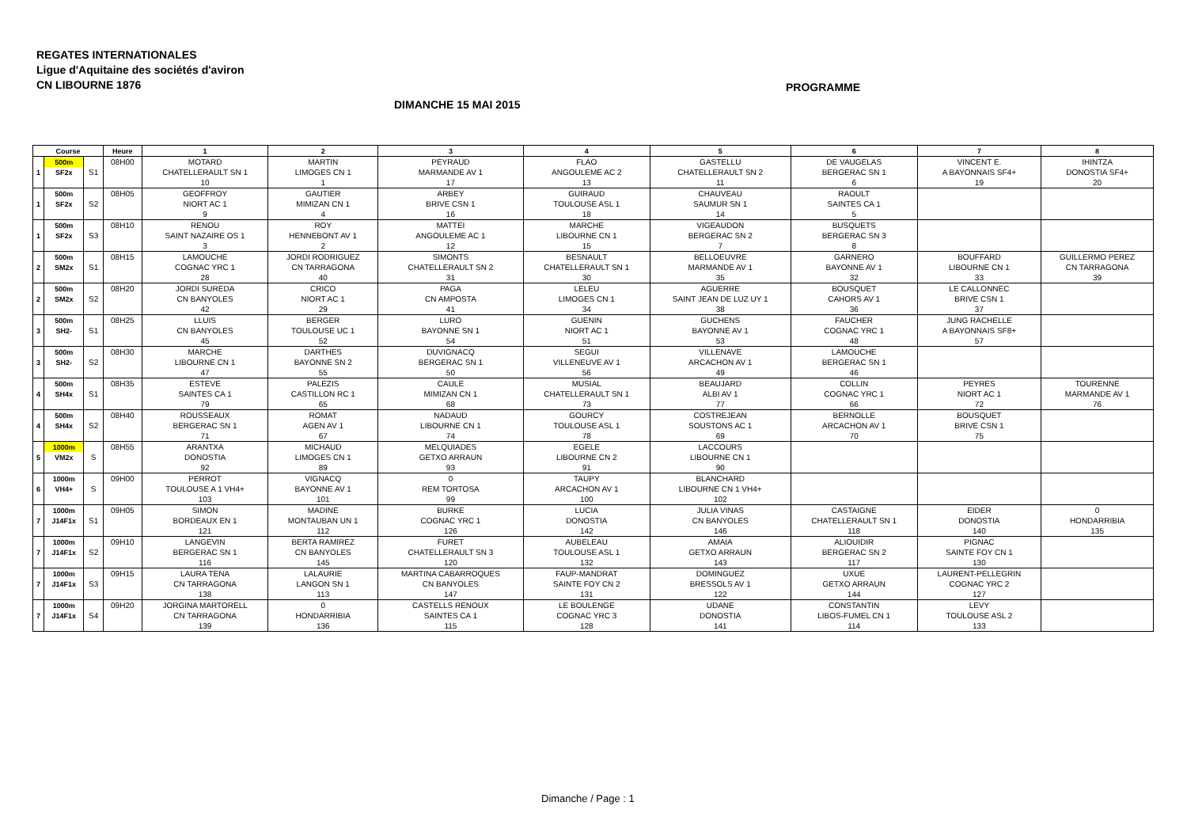REGATES INTERNATIONALES
Ligue d'Aquitaine des sociétés d'aviron
CN LIBOURNE 1876
PROGRAMME
DIMANCHE 15 MAI 2015
| Course | | | Heure | 1 | 2 | 3 | 4 | 5 | 6 | 7 | 8 |
| --- | --- | --- | --- | --- | --- | --- | --- | --- | --- | --- | --- |
| | 500m | | 08H00 | MOTARD | MARTIN | PEYRAUD | FLAO | GASTELLU | DE VAUGELAS | VINCENT E. | IHINTZA |
| 1 | SF2x | S1 | | CHATELLERAULT SN 1 | LIMOGES CN 1 | MARMANDE AV 1 | ANGOULEME AC 2 | CHATELLERAULT SN 2 | BERGERAC SN 1 | A BAYONNAIS SF4+ | DONOSTIA SF4+ |
| | | | | 10 | 1 | 17 | 13 | 11 | 6 | 19 | 20 |
| | 500m | | 08H05 | GEOFFROY | GAUTIER | ARBEY | GUIRAUD | CHAUVEAU | RAOULT | | |
| 1 | SF2x | S2 | | NIORT AC 1 | MIMIZAN CN 1 | BRIVE CSN 1 | TOULOUSE ASL 1 | SAUMUR SN 1 | SAINTES CA 1 | | |
| | | | | 9 | 4 | 16 | 18 | 14 | 5 | | |
| | 500m | | 08H10 | RENOU | ROY | MATTEI | MARCHE | VIGEAUDON | BUSQUETS | | |
| 1 | SF2x | S3 | | SAINT NAZAIRE OS 1 | HENNEBONT AV 1 | ANGOULEME AC 1 | LIBOURNE CN 1 | BERGERAC SN 2 | BERGERAC SN 3 | | |
| | | | | 3 | 2 | 12 | 15 | 7 | 8 | | |
| | 500m | | 08H15 | LAMOUCHE | JORDI RODRIGUEZ | SIMONTS | BESNAULT | BELLOEUVRE | GARNERO | BOUFFARD | GUILLERMO PEREZ |
| 2 | SM2x | S1 | | COGNAC YRC 1 | CN TARRAGONA | CHATELLERAULT SN 2 | CHATELLERAULT SN 1 | MARMANDE AV 1 | BAYONNE AV 1 | LIBOURNE CN 1 | CN TARRAGONA |
| | | | | 28 | 40 | 31 | 30 | 35 | 32 | 33 | 39 |
| | 500m | | 08H20 | JORDI SUREDA | CRICO | PAGA | LELEU | AGUERRE | BOUSQUET | LE CALLONNEC | |
| 2 | SM2x | S2 | | CN BANYOLES | NIORT AC 1 | CN AMPOSTA | LIMOGES CN 1 | SAINT JEAN DE LUZ UY 1 | CAHORS AV 1 | BRIVE CSN 1 | |
| | | | | 42 | 29 | 41 | 34 | 38 | 36 | 37 | |
| | 500m | | 08H25 | LLUIS | BERGER | LURO | GUENIN | GUCHENS | FAUCHER | JUNG RACHELLE | |
| 3 | SH2- | S1 | | CN BANYOLES | TOULOUSE UC 1 | BAYONNE SN 1 | NIORT AC 1 | BAYONNE AV 1 | COGNAC YRC 1 | A BAYONNAIS SF8+ | |
| | | | | 45 | 52 | 54 | 51 | 53 | 48 | 57 | |
| | 500m | | 08H30 | MARCHE | DARTHES | DUVIGNACQ | SEGUI | VILLENAVE | LAMOUCHE | | |
| 3 | SH2- | S2 | | LIBOURNE CN 1 | BAYONNE SN 2 | BERGERAC SN 1 | VILLENEUVE AV 1 | ARCACHON AV 1 | BERGERAC SN 1 | | |
| | | | | 47 | 55 | 50 | 56 | 49 | 46 | | |
| | 500m | | 08H35 | ESTEVE | PALEZIS | CAULE | MUSIAL | BEAUJARD | COLLIN | PEYRES | TOURENNE |
| 4 | SH4x | S1 | | SAINTES CA 1 | CASTILLON RC 1 | MIMIZAN CN 1 | CHATELLERAULT SN 1 | ALBI AV 1 | COGNAC YRC 1 | NIORT AC 1 | MARMANDE AV 1 |
| | | | | 79 | 65 | 68 | 73 | 77 | 66 | 72 | 76 |
| | 500m | | 08H40 | ROUSSEAUX | ROMAT | NADAUD | GOURCY | COSTREJEAN | BERNOLLE | BOUSQUET | |
| 4 | SH4x | S2 | | BERGERAC SN 1 | AGEN AV 1 | LIBOURNE CN 1 | TOULOUSE ASL 1 | SOUSTONS AC 1 | ARCACHON AV 1 | BRIVE CSN 1 | |
| | | | | 71 | 67 | 74 | 78 | 69 | 70 | 75 | |
| | 1000m | | 08H55 | ARANTXA | MICHAUD | MELQUIADES | EGELE | LACCOURS | | | |
| 5 | VM2x | S | | DONOSTIA | LIMOGES CN 1 | GETXO ARRAUN | LIBOURNE CN 2 | LIBOURNE CN 1 | | | |
| | | | | 92 | 89 | 93 | 91 | 90 | | | |
| | 1000m | | 09H00 | PERROT | VIGNACQ | 0 | TAUPY | BLANCHARD | | | |
| 6 | VH4+ | S | | TOULOUSE A 1 VH4+ | BAYONNE AV 1 | REM TORTOSA | ARCACHON AV 1 | LIBOURNE CN 1 VH4+ | | | |
| | | | | 103 | 101 | 99 | 100 | 102 | | | |
| | 1000m | | 09H05 | SIMON | MADINE | BURKE | LUCIA | JULIA VINAS | CASTAIGNE | EIDER | 0 |
| 7 | J14F1x | S1 | | BORDEAUX EN 1 | MONTAUBAN UN 1 | COGNAC YRC 1 | DONOSTIA | CN BANYOLES | CHATELLERAULT SN 1 | DONOSTIA | HONDARRIBIA |
| | | | | 121 | 112 | 126 | 142 | 146 | 118 | 140 | 135 |
| | 1000m | | 09H10 | LANGEVIN | BERTA RAMIREZ | FURET | AUBELEAU | AMAIA | ALIOUIDIR | PIGNAC | |
| 7 | J14F1x | S2 | | BERGERAC SN 1 | CN BANYOLES | CHATELLERAULT SN 3 | TOULOUSE ASL 1 | GETXO ARRAUN | BERGERAC SN 2 | SAINTE FOY CN 1 | |
| | | | | 116 | 145 | 120 | 132 | 143 | 117 | 130 | |
| | 1000m | | 09H15 | LAURA TENA | LALAURIE | MARTINA CABARROQUES | FAUP-MANDRAT | DOMINGUEZ | UXUE | LAURENT-PELLEGRIN | |
| 7 | J14F1x | S3 | | CN TARRAGONA | LANGON SN 1 | CN BANYOLES | SAINTE FOY CN 2 | BRESSOLS AV 1 | GETXO ARRAUN | COGNAC YRC 2 | |
| | | | | 138 | 113 | 147 | 131 | 122 | 144 | 127 | |
| | 1000m | | 09H20 | JORGINA MARTORELL | 0 | CASTELLS RENOUX | LE BOULENGE | UDANE | CONSTANTIN | LEVY | |
| 7 | J14F1x | S4 | | CN TARRAGONA | HONDARRIBIA | SAINTES CA 1 | COGNAC YRC 3 | DONOSTIA | LIBOS-FUMEL CN 1 | TOULOUSE ASL 2 | |
| | | | | 139 | 136 | 115 | 128 | 141 | 114 | 133 | |
Dimanche / Page : 1